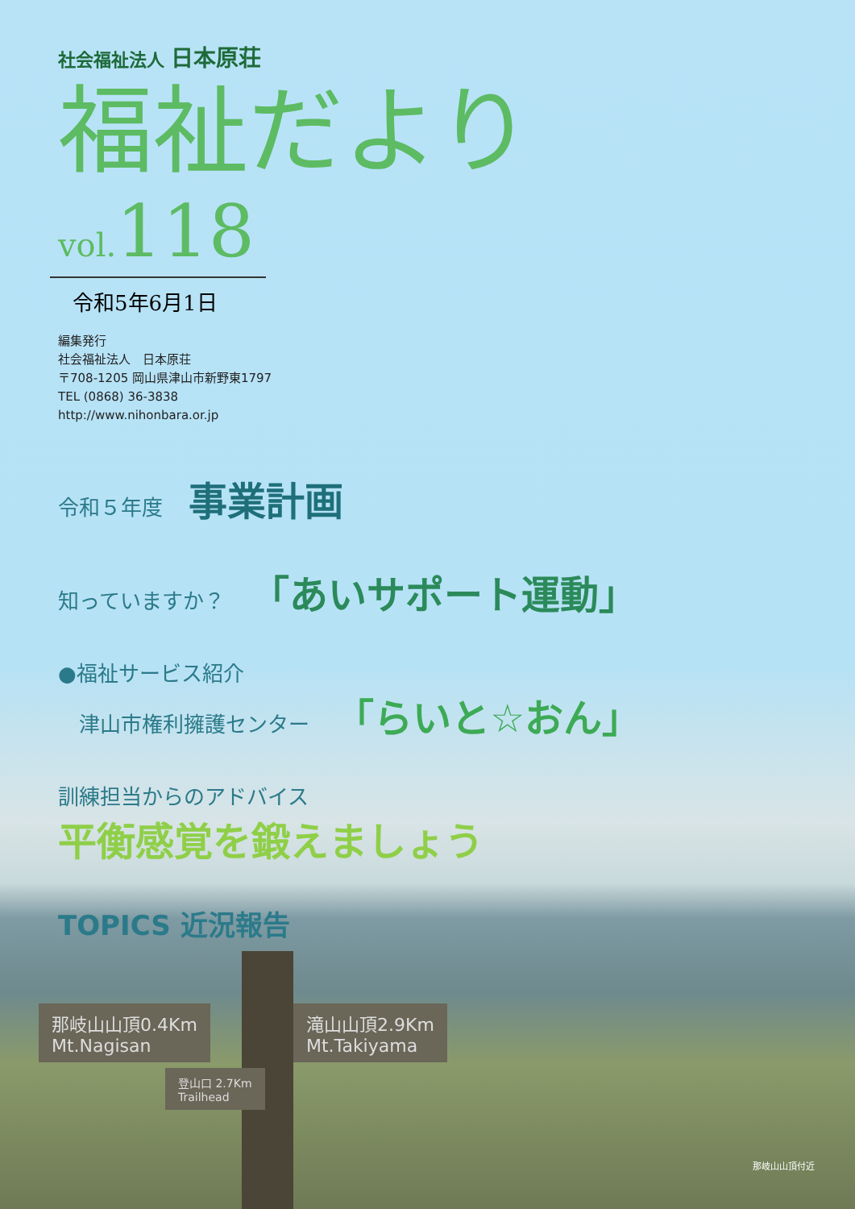社会福祉法人 日本原荘
福祉だより
vol.118
令和5年6月1日
編集発行
社会福祉法人　日本原荘
〒708-1205 岡山県津山市新野東1797
TEL (0868) 36-3838
http://www.nihonbara.or.jp
令和５年度 事業計画
知っていますか？ 「あいサポート運動」
●福祉サービス紹介
　津山市権利擁護センター 「らいと☆おん」
訓練担当からのアドバイス
平衡感覚を鍛えましょう
TOPICS 近況報告
那岐山山頂0.4Km
Mt.Nagisan
滝山山頂2.9Km
Mt.Takiyama
登山口 2.7Km
Trailhead
那岐山山頂付近